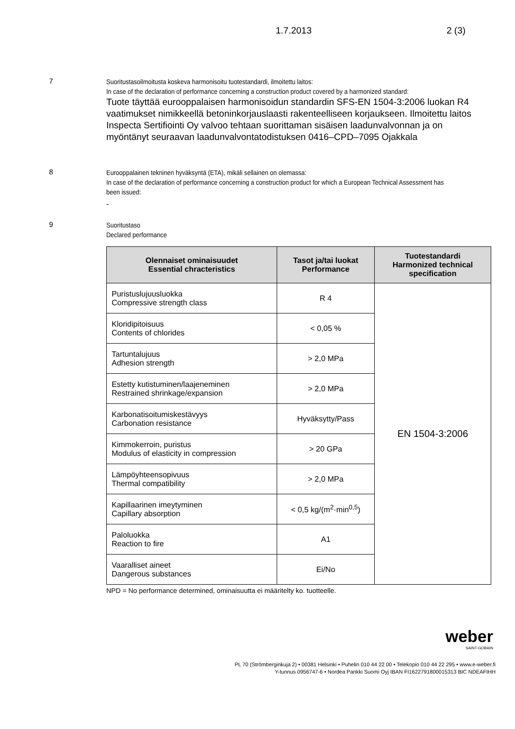1.7.2013 2 (3)
7
Suoritustasoilmoitusta koskeva harmonisoitu tuotestandardi, ilmoitettu laitos:
In case of the declaration of performance concerning a construction product covered by a harmonized standard:
Tuote täyttää eurooppalaisen harmonisoidun standardin SFS-EN 1504-3:2006 luokan R4 vaatimukset nimikkeellä betoninkorjauslaasti rakenteelliseen korjaukseen. Ilmoitettu laitos Inspecta Sertifiointi Oy valvoo tehtaan suorittaman sisäisen laadunvalvonnan ja on myöntänyt seuraavan laadunvalvontatodistuksen 0416–CPD–7095 Ojakkala
8
Eurooppalainen tekninen hyväksyntä (ETA), mikäli sellainen on olemassa:
In case of the declaration of performance concerning a construction product for which a European Technical Assessment has been issued:
-
9
Suoritustaso
Declared performance
| Olennaiset ominaisuudet Essential chracteristics | Tasot ja/tai luokat Performance | Tuotestandardi Harmonized technical specification |
| --- | --- | --- |
| Puristuslujuusluokka Compressive strength class | R 4 | EN 1504-3:2006 |
| Kloridipitoisuus Contents of chlorides | < 0,05 % | |
| Tartuntalujuus Adhesion strength | > 2,0 MPa | |
| Estetty kutistuminen/laajeneminen Restrained shrinkage/expansion | > 2,0 MPa | |
| Karbonatisoitumiskestävyys Carbonation resistance | Hyväksytty/Pass | |
| Kimmokerroin, puristus Modulus of elasticity in compression | > 20 GPa | |
| Lämpöyhteensopivuus Thermal compatibility | > 2,0 MPa | |
| Kapillaarinen imeytyminen Capillary absorption | < 0,5 kg/(m<sup>2</sup>·min<sup>0,5</sup>) | |
| Paloluokka Reaction to fire | A1 | |
| Vaaralliset aineet Dangerous substances | Ei/No | |
NPD = No performance determined, ominaisuutta ei määritelty ko. tuotteelle.
weber
SAINT-GOBAIN
PL 70 (Strömberginkuja 2) • 00381 Helsinki • Puhelin 010 44 22 00 • Telekopio 010 44 22 295 • www.e-weber.fi
Y-tunnus 0956747-6 • Nordea Pankki Suomi Oyj IBAN FI1622791800015313 BIC NDEAFIHH